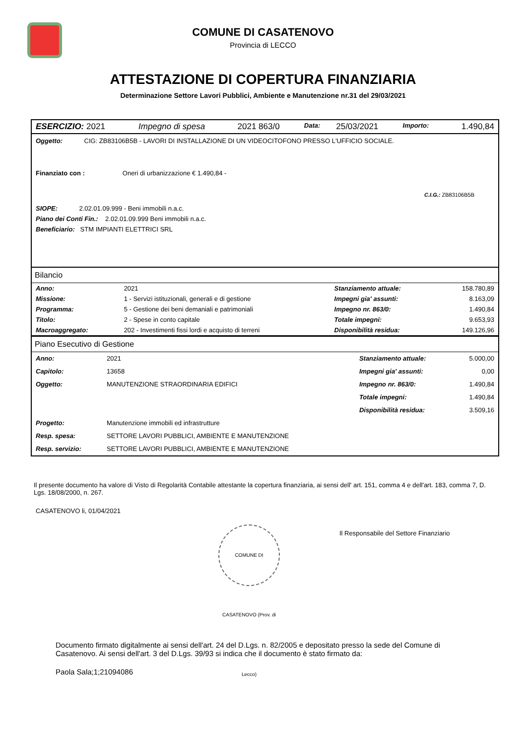COMUNE DI CASATENOVO
Provincia di LECCO
ATTESTAZIONE DI COPERTURA FINANZIARIA
Determinazione Settore Lavori Pubblici, Ambiente e Manutenzione nr.31 del 29/03/2021
| ESERCIZIO: 2021 | Impegno di spesa | 2021 863/0 | Data: | 25/03/2021 | Importo: | 1.490,84 |
Oggetto: CIG: ZB83106B5B - LAVORI DI INSTALLAZIONE DI UN VIDEOCITOFONO PRESSO L'UFFICIO SOCIALE.
Finanziato con : Oneri di urbanizzazione € 1.490,84 -
C.I.G.: ZB83106B5B
SIOPE: 2.02.01.09.999 - Beni immobili n.a.c.
Piano dei Conti Fin.: 2.02.01.09.999 Beni immobili n.a.c.
Beneficiario: STM IMPIANTI ELETTRICI SRL
Bilancio
| Anno: | 2021 | Stanziamento attuale: | 158.780,89 |
| Missione: | 1 - Servizi istituzionali, generali e di gestione | Impegni gia' assunti: | 8.163,09 |
| Programma: | 5 - Gestione dei beni demaniali e patrimoniali | Impegno nr. 863/0: | 1.490,84 |
| Titolo: | 2 - Spese in conto capitale | Totale impegni: | 9.653,93 |
| Macroaggregato: | 202 - Investimenti fissi lordi e acquisto di terreni | Disponibilità residua: | 149.126,96 |
Piano Esecutivo di Gestione
| Anno: | 2021 | Stanziamento attuale: | 5.000,00 |
| Capitolo: | 13658 | Impegni gia' assunti: | 0,00 |
| Oggetto: | MANUTENZIONE STRAORDINARIA EDIFICI | Impegno nr. 863/0: | 1.490,84 |
| | | Totale impegni: | 1.490,84 |
| | | Disponibilità residua: | 3.509,16 |
| Progetto: | Manutenzione immobili ed infrastrutture | | |
| Resp. spesa: | SETTORE LAVORI PUBBLICI, AMBIENTE E MANUTENZIONE | | |
| Resp. servizio: | SETTORE LAVORI PUBBLICI, AMBIENTE E MANUTENZIONE | | |
Il presente documento ha valore di Visto di Regolarità Contabile attestante la copertura finanziaria, ai sensi dell' art. 151, comma 4 e dell'art. 183, comma 7, D. Lgs. 18/08/2000, n. 267.
CASATENOVO li, 01/04/2021
COMUNE DI CASATENOVO (Prov. di Lecco)
Il Responsabile del Settore Finanziario
Documento firmato digitalmente ai sensi dell'art. 24 del D.Lgs. n. 82/2005 e depositato presso la sede del Comune di Casatenovo. Ai sensi dell'art. 3 del D.Lgs. 39/93 si indica che il documento è stato firmato da:
Paola Sala;1;21094086